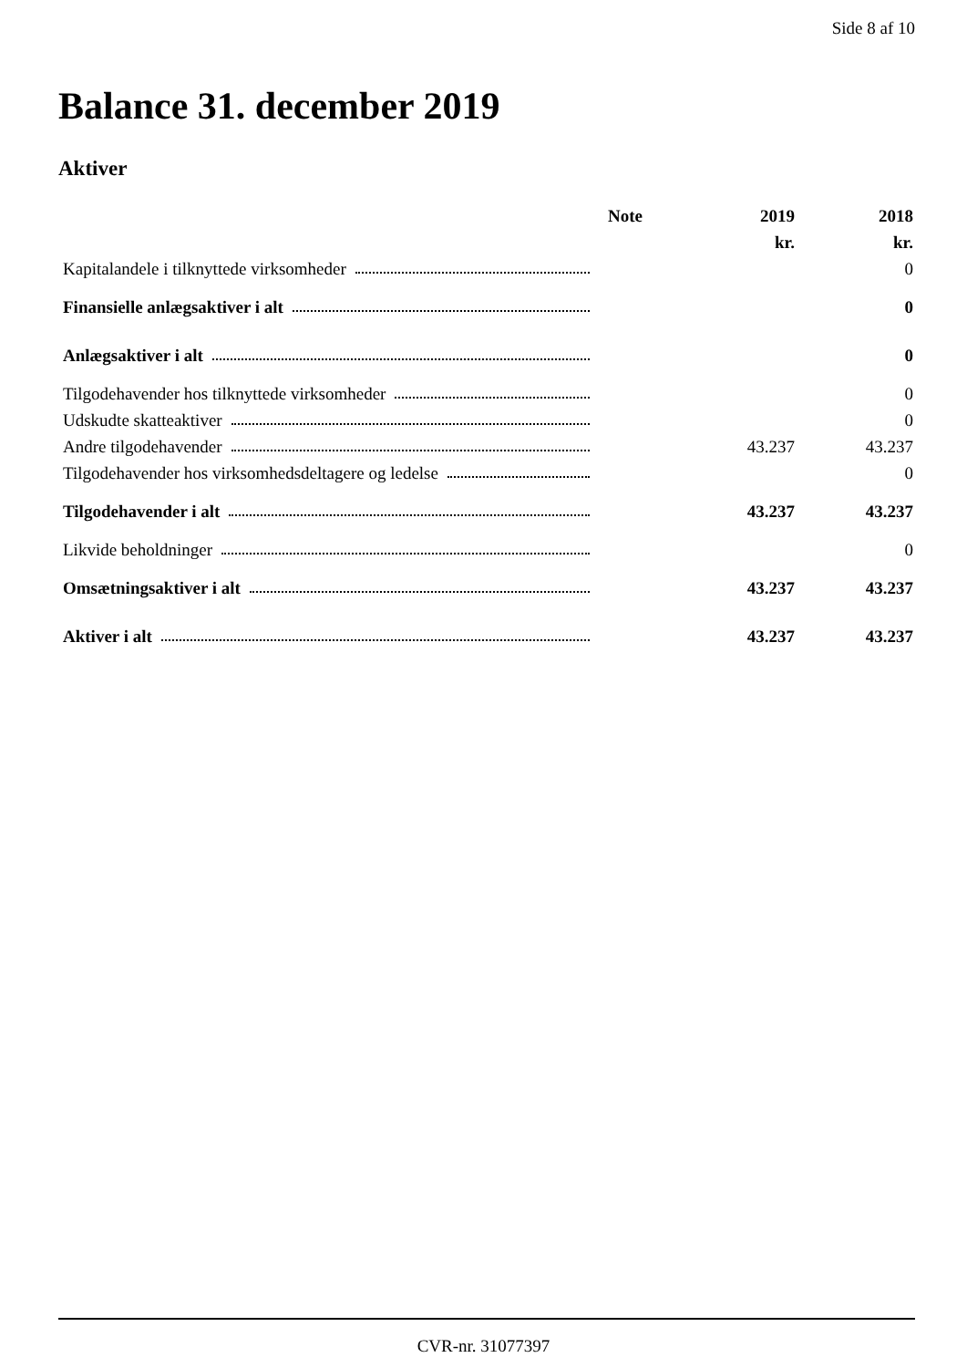Side 8 af 10
Balance 31. december 2019
Aktiver
| | Note | 2019 | 2018 |
| --- | --- | --- | --- |
| | | kr. | kr. |
| Kapitalandele i tilknyttede virksomheder | | | 0 |
| Finansielle anlægsaktiver i alt | | | 0 |
| Anlægsaktiver i alt | | | 0 |
| Tilgodehavender hos tilknyttede virksomheder | | | 0 |
| Udskudte skatteaktiver | | | 0 |
| Andre tilgodehavender | | 43.237 | 43.237 |
| Tilgodehavender hos virksomhedsdeltagere og ledelse | | | 0 |
| Tilgodehavender i alt | | 43.237 | 43.237 |
| Likvide beholdninger | | | 0 |
| Omsætningsaktiver i alt | | 43.237 | 43.237 |
| Aktiver i alt | | 43.237 | 43.237 |
CVR-nr. 31077397